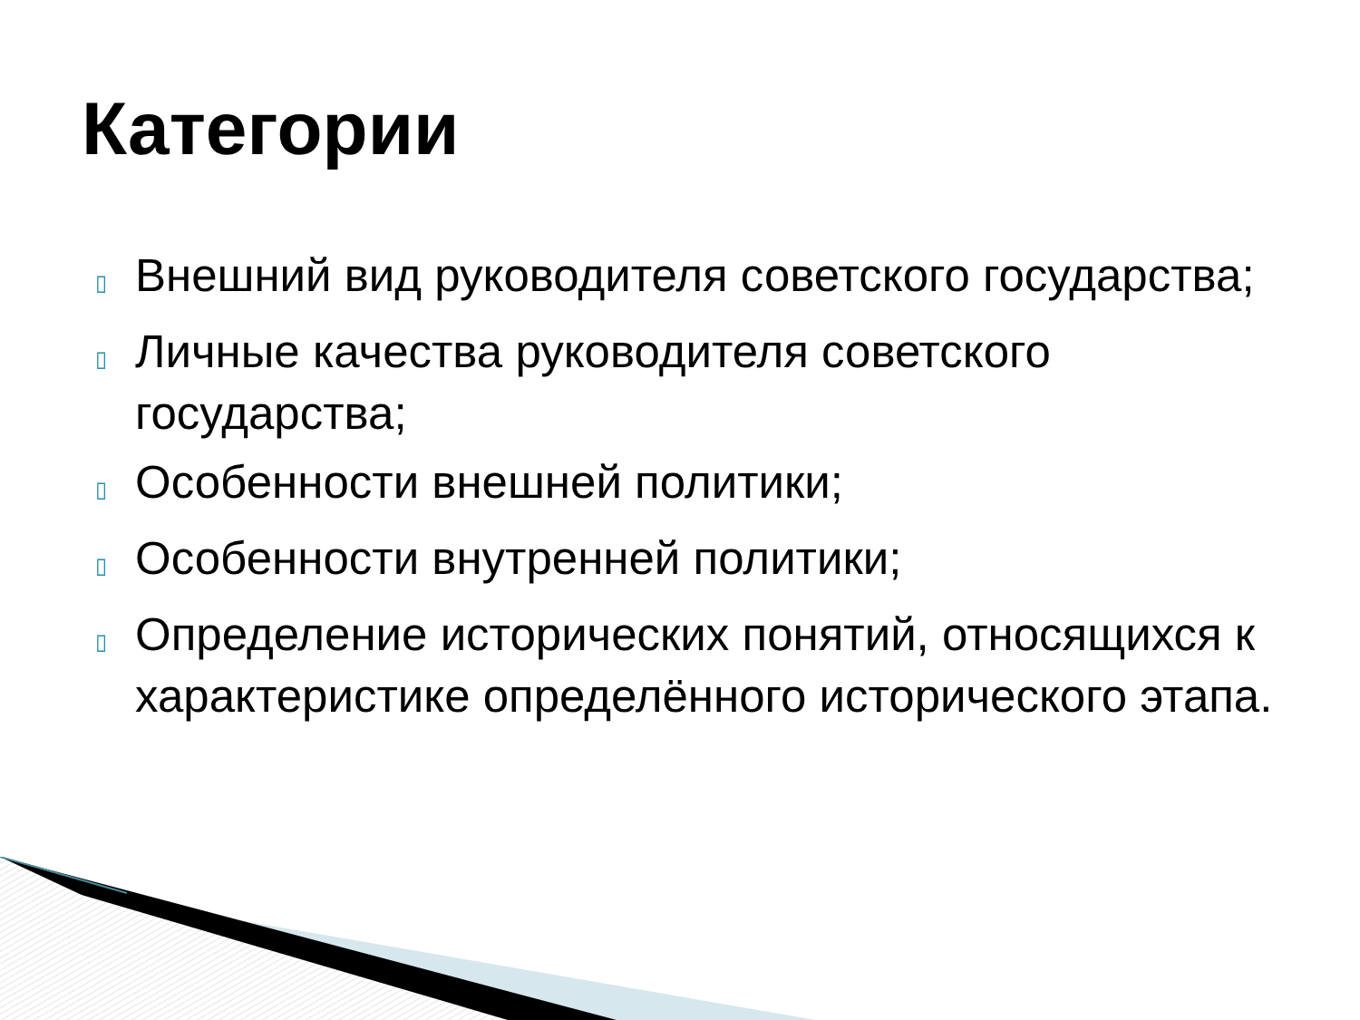Категории
▯ Внешний вид руководителя советского государства;
▯ Личные качества руководителя советского государства;
▯ Особенности внешней политики;
▯ Особенности внутренней политики;
▯ Определение исторических понятий, относящихся к характеристике определённого исторического этапа.